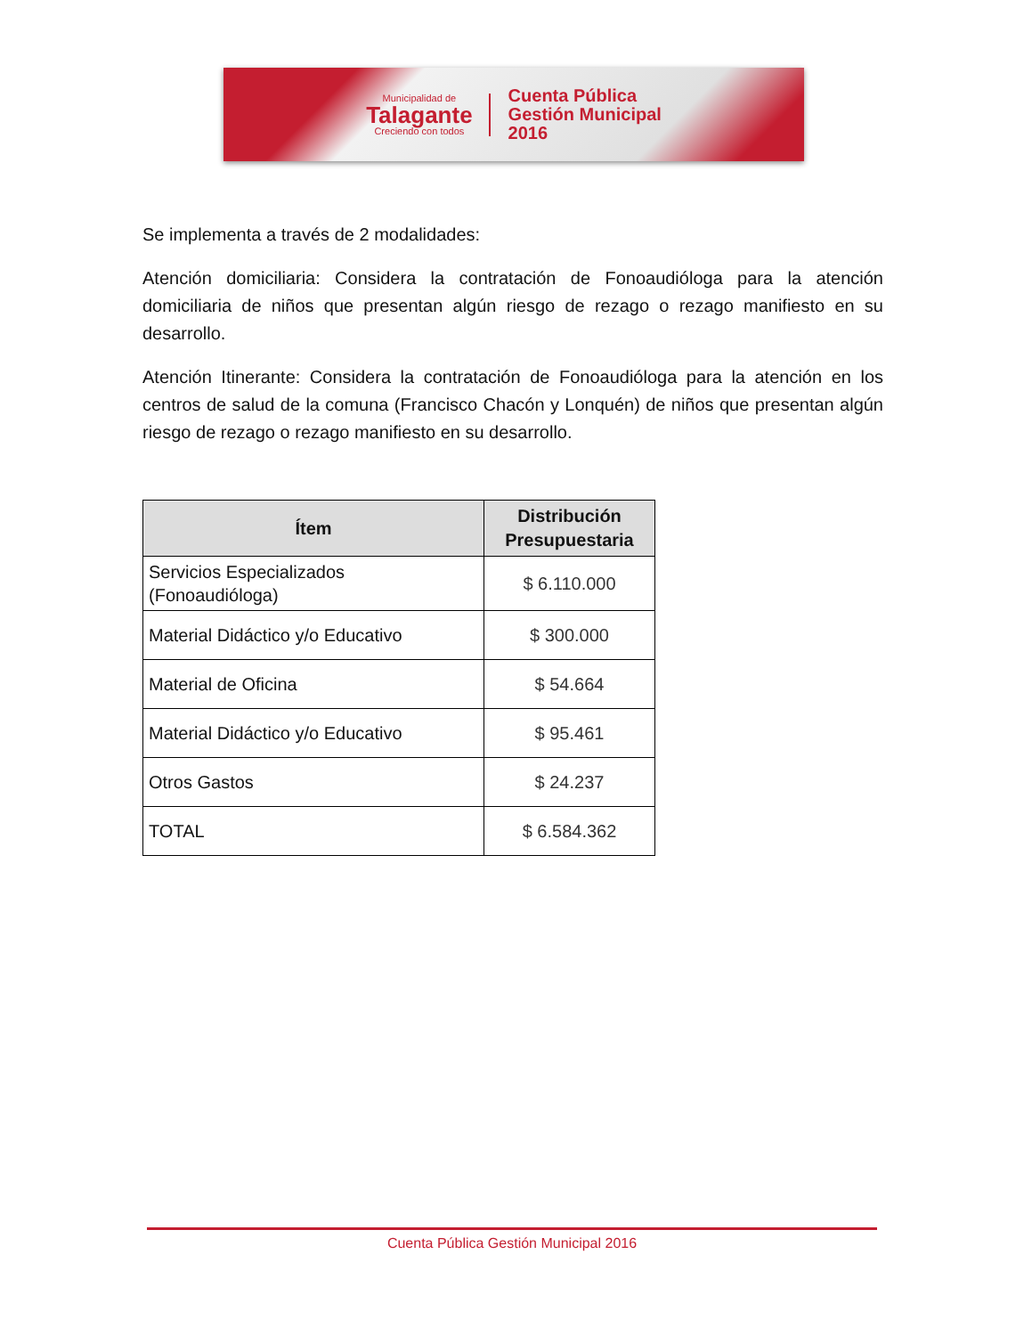Municipalidad de
Talagante
Creciendo con todos
Cuenta Pública
Gestión Municipal
2016
Se implementa a través de 2 modalidades:
Atención domiciliaria: Considera la contratación de Fonoaudióloga para la atención domiciliaria de niños que presentan algún riesgo de rezago o rezago manifiesto en su desarrollo.
Atención Itinerante: Considera la contratación de Fonoaudióloga para la atención en los centros de salud de la comuna (Francisco Chacón y Lonquén) de niños que presentan algún riesgo de rezago o rezago manifiesto en su desarrollo.
| Ítem | Distribución Presupuestaria |
| --- | --- |
| Servicios Especializados (Fonoaudióloga) | $ 6.110.000 |
| Material Didáctico y/o Educativo | $ 300.000 |
| Material de Oficina | $ 54.664 |
| Material Didáctico y/o Educativo | $ 95.461 |
| Otros Gastos | $ 24.237 |
| TOTAL | $ 6.584.362 |
Cuenta Pública Gestión Municipal 2016